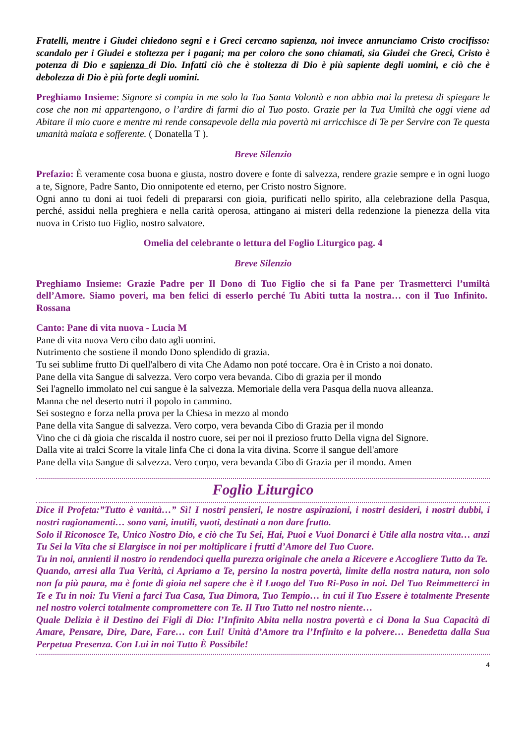Fratelli, mentre i Giudei chiedono segni e i Greci cercano sapienza, noi invece annunciamo Cristo crocifisso: scandalo per i Giudei e stoltezza per i pagani; ma per coloro che sono chiamati, sia Giudei che Greci, Cristo è potenza di Dio e sapienza di Dio. Infatti ciò che è stoltezza di Dio è più sapiente degli uomini, e ciò che è debolezza di Dio è più forte degli uomini.
Preghiamo Insieme: Signore si compia in me solo la Tua Santa Volontà e non abbia mai la pretesa di spiegare le cose che non mi appartengono, o l’ardire di farmi dio al Tuo posto. Grazie per la Tua Umiltà che oggi viene ad Abitare il mio cuore e mentre mi rende consapevole della mia povertà mi arricchisce di Te per Servire con Te questa umanità malata e sofferente. ( Donatella T ).
Breve Silenzio
Prefazio: È veramente cosa buona e giusta, nostro dovere e fonte di salvezza, rendere grazie sempre e in ogni luogo a te, Signore, Padre Santo, Dio onnipotente ed eterno, per Cristo nostro Signore.
Ogni anno tu doni ai tuoi fedeli di prepararsi con gioia, purificati nello spirito, alla celebrazione della Pasqua, perché, assidui nella preghiera e nella carità operosa, attingano ai misteri della redenzione la pienezza della vita nuova in Cristo tuo Figlio, nostro salvatore.
Omelia del celebrante o lettura del Foglio Liturgico pag. 4
Breve Silenzio
Preghiamo Insieme: Grazie Padre per Il Dono di Tuo Figlio che si fa Pane per Trasmetterci l’umiltà dell’Amore. Siamo poveri, ma ben felici di esserlo perché Tu Abiti tutta la nostra… con il Tuo Infinito. Rossana
Canto: Pane di vita nuova - Lucia M
Pane di vita nuova Vero cibo dato agli uomini.
Nutrimento che sostiene il mondo Dono splendido di grazia.
Tu sei sublime frutto Di quell'albero di vita Che Adamo non poté toccare. Ora è in Cristo a noi donato.
Pane della vita Sangue di salvezza. Vero corpo vera bevanda. Cibo di grazia per il mondo
Sei l'agnello immolato nel cui sangue è la salvezza. Memoriale della vera Pasqua della nuova alleanza.
Manna che nel deserto nutri il popolo in cammino.
Sei sostegno e forza nella prova per la Chiesa in mezzo al mondo
Pane della vita Sangue di salvezza. Vero corpo, vera bevanda Cibo di Grazia per il mondo
Vino che ci dà gioia che riscalda il nostro cuore, sei per noi il prezioso frutto Della vigna del Signore.
Dalla vite ai tralci Scorre la vitale linfa Che ci dona la vita divina. Scorre il sangue dell'amore
Pane della vita Sangue di salvezza. Vero corpo, vera bevanda Cibo di Grazia per il mondo. Amen
Foglio Liturgico
Dice il Profeta:”Tutto è vanità…” Sì! I nostri pensieri, le nostre aspirazioni, i nostri desideri, i nostri dubbi, i nostri ragionamenti… sono vani, inutili, vuoti, destinati a non dare frutto.
Solo il Riconosce Te, Unico Nostro Dio, e ciò che Tu Sei, Hai, Puoi e Vuoi Donarci è Utile alla nostra vita… anzi Tu Sei la Vita che si Elargisce in noi per moltiplicare i frutti d’Amore del Tuo Cuore.
Tu in noi, annienti il nostro io rendendoci quella purezza originale che anela a Ricevere e Accogliere Tutto da Te.
Quando, arresi alla Tua Verità, ci Apriamo a Te, persino la nostra povertà, limite della nostra natura, non solo non fa più paura, ma è fonte di gioia nel sapere che è il Luogo del Tuo Ri-Poso in noi. Del Tuo Reimmetterci in Te e Tu in noi: Tu Vieni a farci Tua Casa, Tua Dimora, Tuo Tempio… in cui il Tuo Essere è totalmente Presente nel nostro volerci totalmente compromettere con Te. Il Tuo Tutto nel nostro niente…
Quale Delizia è il Destino dei Figli di Dio: l’Infinito Abita nella nostra povertà e ci Dona la Sua Capacità di Amare, Pensare, Dire, Dare, Fare… con Lui! Unità d’Amore tra l’Infinito e la polvere… Benedetta dalla Sua Perpetua Presenza. Con Lui in noi Tutto È Possibile!
4